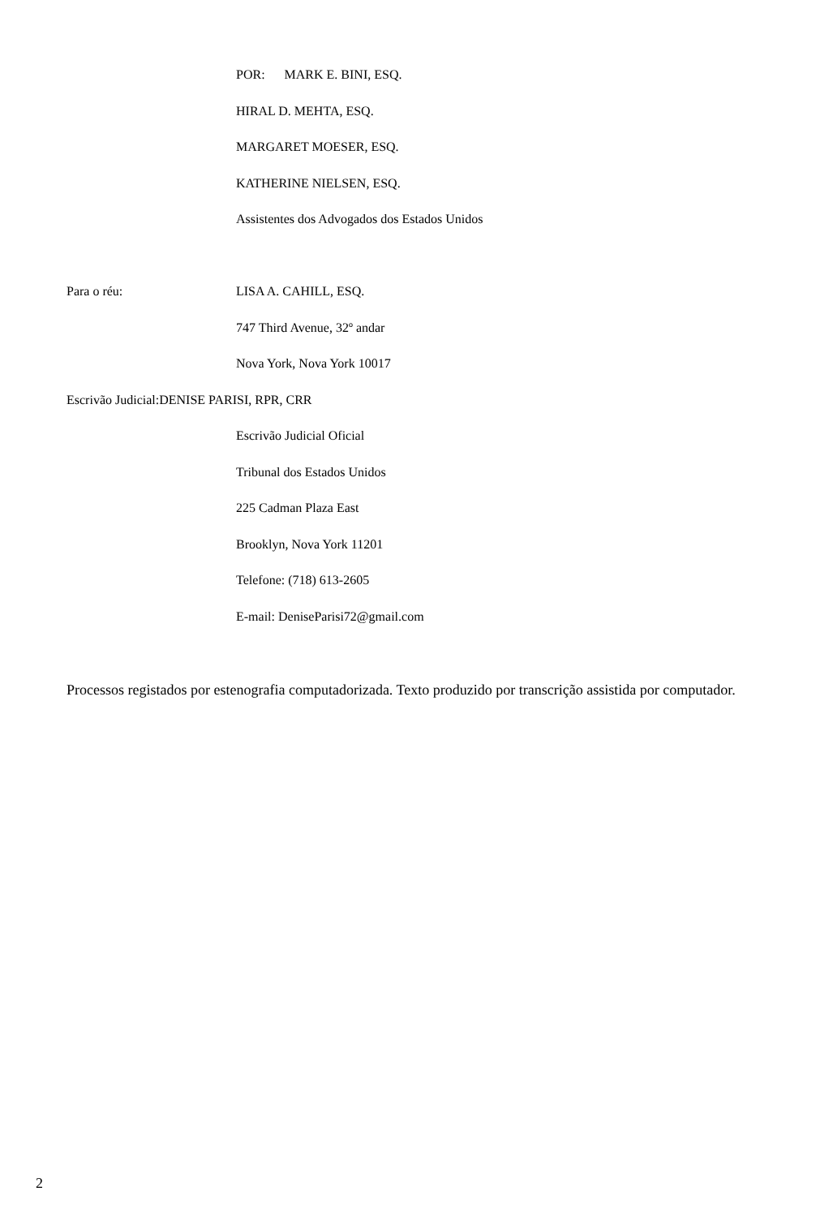POR: MARK E. BINI, ESQ.
HIRAL D. MEHTA, ESQ.
MARGARET MOESER, ESQ.
KATHERINE NIELSEN, ESQ.
Assistentes dos Advogados dos Estados Unidos
Para o réu: LISA A. CAHILL, ESQ.
747 Third Avenue, 32º andar
Nova York, Nova York 10017
Escrivão Judicial: DENISE PARISI, RPR, CRR
Escrivão Judicial Oficial
Tribunal dos Estados Unidos
225 Cadman Plaza East
Brooklyn, Nova York 11201
Telefone: (718) 613-2605
E-mail: DeniseParisi72@gmail.com
Processos registados por estenografia computadorizada. Texto produzido por transcrição assistida por computador.
2